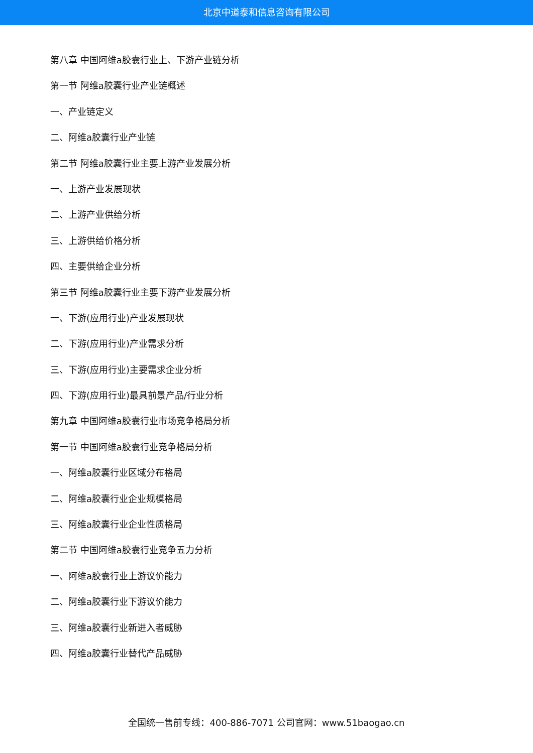北京中道泰和信息咨询有限公司
第八章 中国阿维a胶囊行业上、下游产业链分析
第一节 阿维a胶囊行业产业链概述
一、产业链定义
二、阿维a胶囊行业产业链
第二节 阿维a胶囊行业主要上游产业发展分析
一、上游产业发展现状
二、上游产业供给分析
三、上游供给价格分析
四、主要供给企业分析
第三节 阿维a胶囊行业主要下游产业发展分析
一、下游(应用行业)产业发展现状
二、下游(应用行业)产业需求分析
三、下游(应用行业)主要需求企业分析
四、下游(应用行业)最具前景产品/行业分析
第九章 中国阿维a胶囊行业市场竞争格局分析
第一节 中国阿维a胶囊行业竞争格局分析
一、阿维a胶囊行业区域分布格局
二、阿维a胶囊行业企业规模格局
三、阿维a胶囊行业企业性质格局
第二节 中国阿维a胶囊行业竞争五力分析
一、阿维a胶囊行业上游议价能力
二、阿维a胶囊行业下游议价能力
三、阿维a胶囊行业新进入者威胁
四、阿维a胶囊行业替代产品威胁
全国统一售前专线：400-886-7071 公司官网：www.51baogao.cn